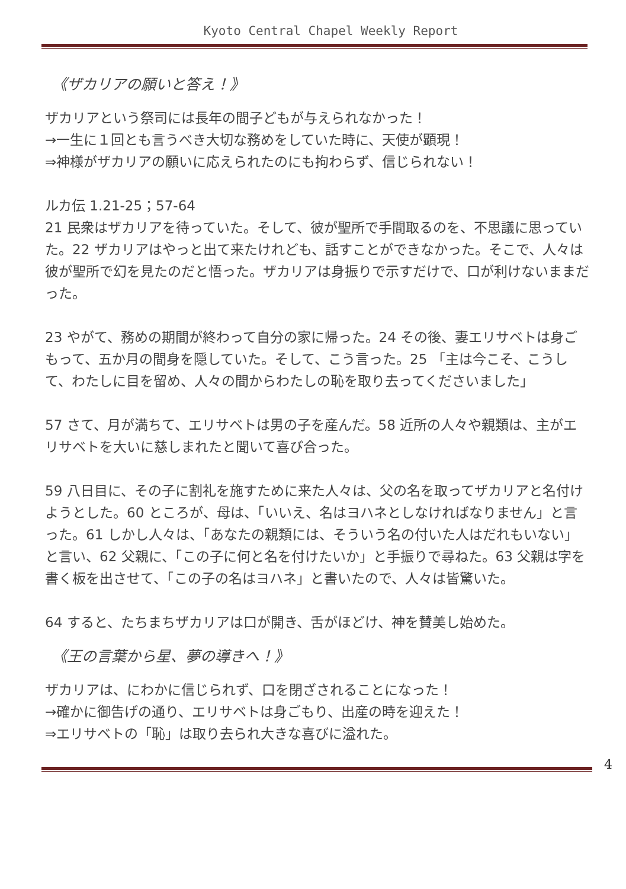Kyoto Central Chapel Weekly Report
《ザカリアの願いと答え！》
ザカリアという祭司には長年の間子どもが与えられなかった！
→一生に１回とも言うべき大切な務めをしていた時に、天使が顕現！
⇒神様がザカリアの願いに応えられたのにも拘わらず、信じられない！
ルカ伝 1.21-25；57-64
21 民衆はザカリアを待っていた。そして、彼が聖所で手間取るのを、不思議に思っていた。22 ザカリアはやっと出て来たけれども、話すことができなかった。そこで、人々は彼が聖所で幻を見たのだと悟った。ザカリアは身振りで示すだけで、口が利けないままだった。
23 やがて、務めの期間が終わって自分の家に帰った。24 その後、妻エリサベトは身ごもって、五か月の間身を隠していた。そして、こう言った。25 「主は今こそ、こうして、わたしに目を留め、人々の間からわたしの恥を取り去ってくださいました」
57 さて、月が満ちて、エリサベトは男の子を産んだ。58 近所の人々や親類は、主がエリサベトを大いに慈しまれたと聞いて喜び合った。
59 八日目に、その子に割礼を施すために来た人々は、父の名を取ってザカリアと名付けようとした。60 ところが、母は、「いいえ、名はヨハネとしなければなりません」と言った。61 しかし人々は、「あなたの親類には、そういう名の付いた人はだれもいない」と言い、62 父親に、「この子に何と名を付けたいか」と手振りで尋ねた。63 父親は字を書く板を出させて、「この子の名はヨハネ」と書いたので、人々は皆驚いた。
64 すると、たちまちザカリアは口が開き、舌がほどけ、神を賛美し始めた。
《王の言葉から星、夢の導きへ！》
ザカリアは、にわかに信じられず、口を閉ざされることになった！
→確かに御告げの通り、エリサベトは身ごもり、出産の時を迎えた！
⇒エリサベトの「恥」は取り去られ大きな喜びに溢れた。
4